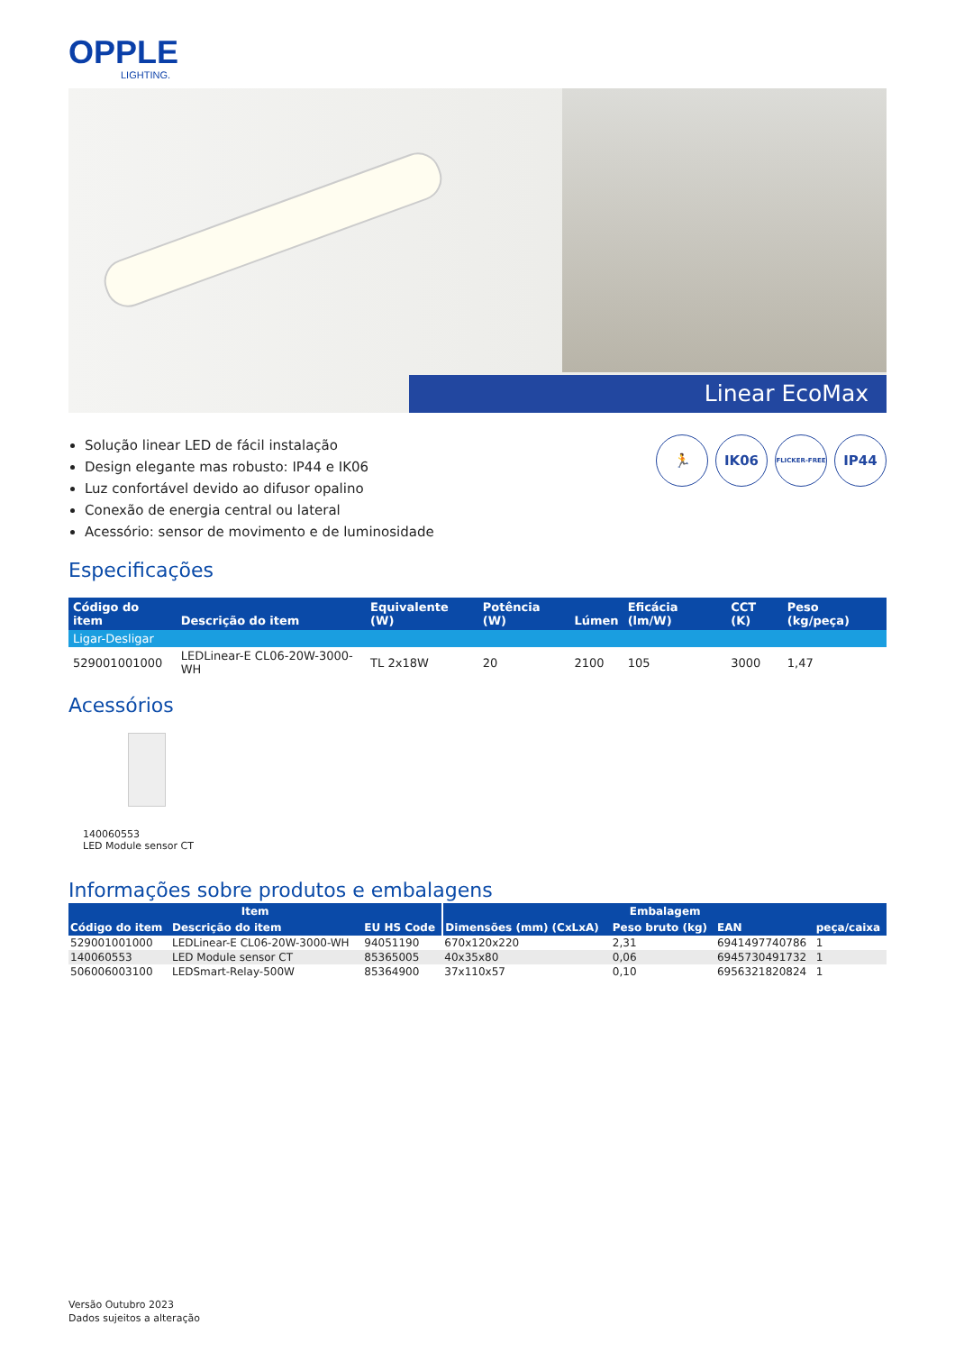OPPLE
LIGHTING.
Linear EcoMax
Solução linear LED de fácil instalação
Design elegante mas robusto: IP44 e IK06
Luz confortável devido ao difusor opalino
Conexão de energia central ou lateral
Acessório: sensor de movimento e de luminosidade
🏃 IK06
FLICKER-FREE
IP44
Especificações
| Código do item | Descrição do item | Equivalente (W) | Potência (W) | Lúmen | Eficácia (lm/W) | CCT (K) | Peso (kg/peça) |
| --- | --- | --- | --- | --- | --- | --- | --- |
| Ligar-Desligar | | | | | | | |
| 529001001000 | LEDLinear-E CL06-20W-3000-WH | TL 2x18W | 20 | 2100 | 105 | 3000 | 1,47 |
Acessórios
140060553
LED Module sensor CT
Informações sobre produtos e embalagens
| Item | | | Embalagem | | | |
| --- | --- | --- | --- | --- | --- | --- |
| Código do item | Descrição do item | EU HS Code | Dimensões (mm) (CxLxA) | Peso bruto (kg) | EAN | peça/caixa |
| 529001001000 | LEDLinear-E CL06-20W-3000-WH | 94051190 | 670x120x220 | 2,31 | 6941497740786 | 1 |
| 140060553 | LED Module sensor CT | 85365005 | 40x35x80 | 0,06 | 6945730491732 | 1 |
| 506006003100 | LEDSmart-Relay-500W | 85364900 | 37x110x57 | 0,10 | 6956321820824 | 1 |
Versão Outubro 2023
Dados sujeitos a alteração